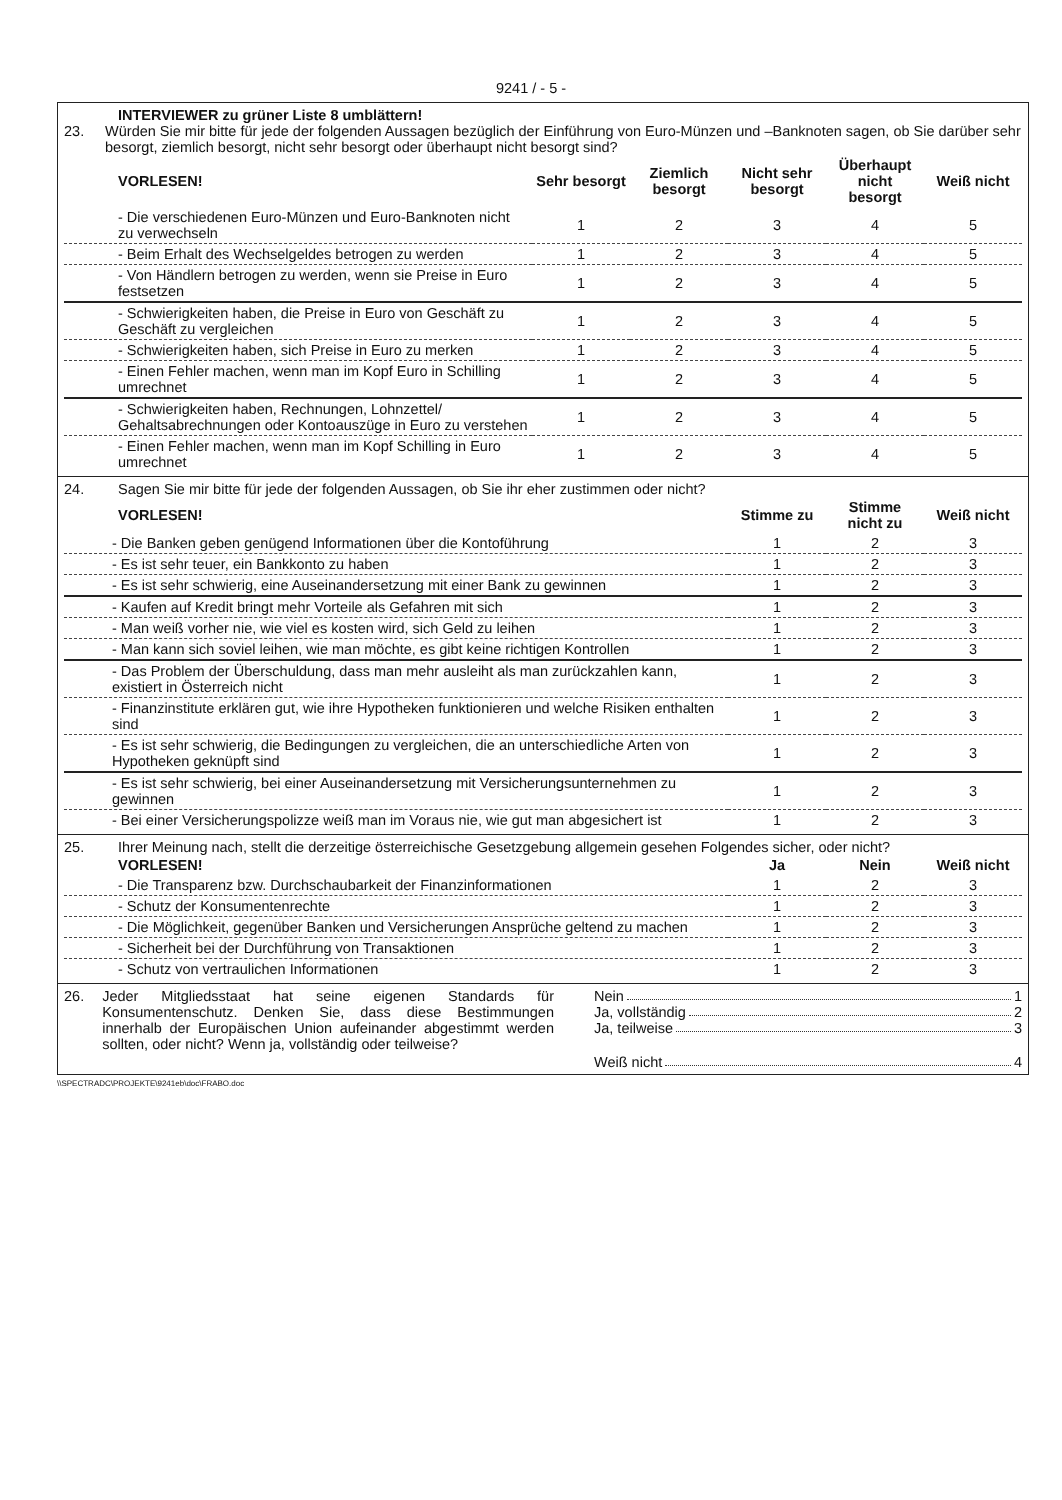9241 / - 5 -
INTERVIEWER zu grüner Liste 8 umblättern!
23. Würden Sie mir bitte für jede der folgenden Aussagen bezüglich der Einführung von Euro-Münzen und –Banknoten sagen, ob Sie darüber sehr besorgt, ziemlich besorgt, nicht sehr besorgt oder überhaupt nicht besorgt sind?
| VORLESEN! | Sehr besorgt | Ziemlich besorgt | Nicht sehr besorgt | Überhaupt nicht besorgt | Weiß nicht |
| --- | --- | --- | --- | --- | --- |
| - Die verschiedenen Euro-Münzen und Euro-Banknoten nicht zu verwechseln | 1 | 2 | 3 | 4 | 5 |
| - Beim Erhalt des Wechselgeldes betrogen zu werden | 1 | 2 | 3 | 4 | 5 |
| - Von Händlern betrogen zu werden, wenn sie Preise in Euro festsetzen | 1 | 2 | 3 | 4 | 5 |
| - Schwierigkeiten haben, die Preise in Euro von Geschäft zu Geschäft zu vergleichen | 1 | 2 | 3 | 4 | 5 |
| - Schwierigkeiten haben, sich Preise in Euro zu merken | 1 | 2 | 3 | 4 | 5 |
| - Einen Fehler machen, wenn man im Kopf Euro in Schilling umrechnet | 1 | 2 | 3 | 4 | 5 |
| - Schwierigkeiten haben, Rechnungen, Lohnzettel/ Gehaltsabrechnungen oder Kontoauszüge in Euro zu verstehen | 1 | 2 | 3 | 4 | 5 |
| - Einen Fehler machen, wenn man im Kopf Schilling in Euro umrechnet | 1 | 2 | 3 | 4 | 5 |
24. Sagen Sie mir bitte für jede der folgenden Aussagen, ob Sie ihr eher zustimmen oder nicht?
| VORLESEN! | Stimme zu | Stimme nicht zu | Weiß nicht |
| --- | --- | --- | --- |
| - Die Banken geben genügend Informationen über die Kontoführung | 1 | 2 | 3 |
| - Es ist sehr teuer, ein Bankkonto zu haben | 1 | 2 | 3 |
| - Es ist sehr schwierig, eine Auseinandersetzung mit einer Bank zu gewinnen | 1 | 2 | 3 |
| - Kaufen auf Kredit bringt mehr Vorteile als Gefahren mit sich | 1 | 2 | 3 |
| - Man weiß vorher nie, wie viel es kosten wird, sich Geld zu leihen | 1 | 2 | 3 |
| - Man kann sich soviel leihen, wie man möchte, es gibt keine richtigen Kontrollen | 1 | 2 | 3 |
| - Das Problem der Überschuldung, dass man mehr ausleiht als man zurückzahlen kann, existiert in Österreich nicht | 1 | 2 | 3 |
| - Finanzinstitute erklären gut, wie ihre Hypotheken funktionieren und welche Risiken enthalten sind | 1 | 2 | 3 |
| - Es ist sehr schwierig, die Bedingungen zu vergleichen, die an unterschiedliche Arten von Hypotheken geknüpft sind | 1 | 2 | 3 |
| - Es ist sehr schwierig, bei einer Auseinandersetzung mit Versicherungsunternehmen zu gewinnen | 1 | 2 | 3 |
| - Bei einer Versicherungspolizze weiß man im Voraus nie, wie gut man abgesichert ist | 1 | 2 | 3 |
25. Ihrer Meinung nach, stellt die derzeitige österreichische Gesetzgebung allgemein gesehen Folgendes sicher, oder nicht?
| VORLESEN! | Ja | Nein | Weiß nicht |
| --- | --- | --- | --- |
| - Die Transparenz bzw. Durchschaubarkeit der Finanzinformationen | 1 | 2 | 3 |
| - Schutz der Konsumentenrechte | 1 | 2 | 3 |
| - Die Möglichkeit, gegenüber Banken und Versicherungen Ansprüche geltend zu machen | 1 | 2 | 3 |
| - Sicherheit bei der Durchführung von Transaktionen | 1 | 2 | 3 |
| - Schutz von vertraulichen Informationen | 1 | 2 | 3 |
26. Jeder Mitgliedsstaat hat seine eigenen Standards für Konsumentenschutz. Denken Sie, dass diese Bestimmungen innerhalb der Europäischen Union aufeinander abgestimmt werden sollten, oder nicht? Wenn ja, vollständig oder teilweise?
Nein 1
Ja, vollständig 2
Ja, teilweise 3
Weiß nicht 4
\\SPECTRADC\PROJEKTE\9241eb\doc\FRABO.doc